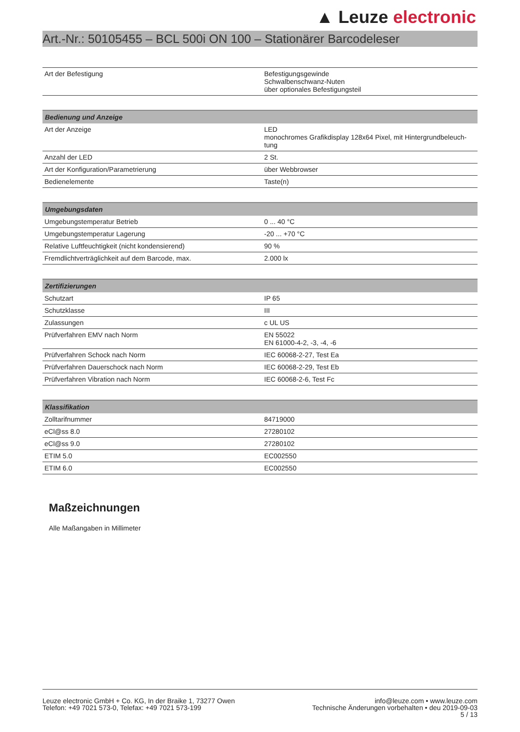▲ Leuze electronic
Art.-Nr.: 50105455 – BCL 500i ON 100 – Stationärer Barcodeleser
| Art der Befestigung | Befestigungsgewinde Schwalbenschwanz-Nuten über optionales Befestigungsteil |
| Bedienung und Anzeige | |
| --- | --- |
| Art der Anzeige | LED monochromes Grafikdisplay 128x64 Pixel, mit Hintergrundbeleuch- tung |
| Anzahl der LED | 2 St. |
| Art der Konfiguration/Parametrierung | über Webbrowser |
| Bedienelemente | Taste(n) |
| Umgebungsdaten | |
| --- | --- |
| Umgebungstemperatur Betrieb | 0 ... 40 °C |
| Umgebungstemperatur Lagerung | -20 ... +70 °C |
| Relative Luftfeuchtigkeit (nicht kondensierend) | 90 % |
| Fremdlichtverträglichkeit auf dem Barcode, max. | 2.000 lx |
| Zertifizierungen | |
| --- | --- |
| Schutzart | IP 65 |
| Schutzklasse | III |
| Zulassungen | c UL US |
| Prüfverfahren EMV nach Norm | EN 55022 EN 61000-4-2, -3, -4, -6 |
| Prüfverfahren Schock nach Norm | IEC 60068-2-27, Test Ea |
| Prüfverfahren Dauerschock nach Norm | IEC 60068-2-29, Test Eb |
| Prüfverfahren Vibration nach Norm | IEC 60068-2-6, Test Fc |
| Klassifikation | |
| --- | --- |
| Zolltarifnummer | 84719000 |
| eCl@ss 8.0 | 27280102 |
| eCl@ss 9.0 | 27280102 |
| ETIM 5.0 | EC002550 |
| ETIM 6.0 | EC002550 |
Maßzeichnungen
Alle Maßangaben in Millimeter
Leuze electronic GmbH + Co. KG, In der Braike 1, 73277 Owen
Telefon: +49 7021 573-0, Telefax: +49 7021 573-199
info@leuze.com • www.leuze.com
Technische Änderungen vorbehalten • deu 2019-09-03
5 / 13